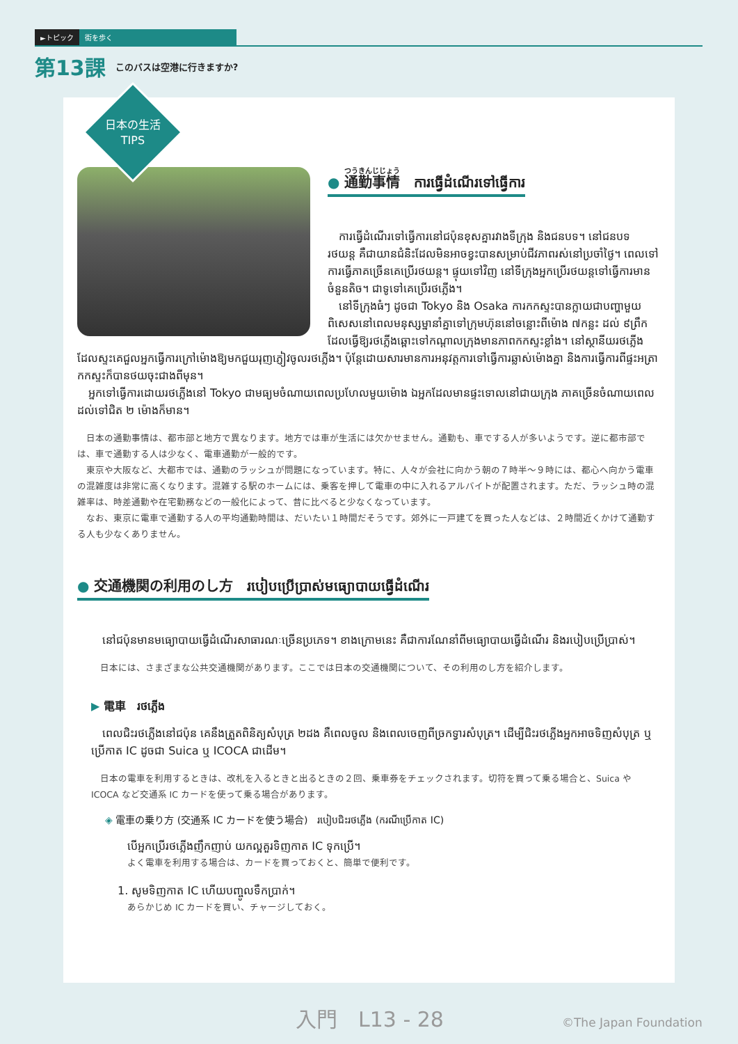►トピック 街を歩く
第13課 このバスは空港に行きますか?
日本の生活
TIPS
● 通勤事情　ការធ្វើដំណើរទៅធ្វើការ
　ការធ្វើដំណើរទៅធ្វើការនៅជប៉ុនខុសគ្នារវាងទីក្រុង និងជនបទ។ នៅជនបទ រថយន្ត គឺជាយានជំនិះដែលមិនអាចខ្វះបានសម្រាប់ជីវភាពរស់នៅប្រចាំថ្ងៃ។ ពេលទៅការធ្វើភាគច្រើនគេប្រើរថយន្ត។ ផ្ទុយទៅវិញ នៅទីក្រុងអ្នកប្រើរថយន្តទៅធ្វើការមានចំនួនតិច។ ជាទូទៅគេប្រើរថភ្លើង។
　នៅទីក្រុងធំៗ ដូចជា Tokyo និង Osaka ការកកស្ទះបានក្លាយជាបញ្ហាមួយ ពិសេសនៅពេលមនុស្សម្នានាំគ្នាទៅក្រុមហ៊ុននៅចន្លោះពីម៉ោង ៧កន្លះ ដល់ ៩ព្រឹក ដែលធ្វើឱ្យរថភ្លើងឆ្ពោះទៅកណ្ដាលក្រុងមានភាពកកស្ទះខ្លាំង។ នៅស្ថានីយរថភ្លើងដែលស្ទះគេជួលអ្នកធ្វើការក្រៅម៉ោងឱ្យមកជួយរុញភ្ញៀវចូលរថភ្លើង។ ប៉ុន្តែដោយសារមានការអនុវត្តការទៅធ្វើការឆ្លាស់ម៉ោងគ្នា និងការធ្វើការពីផ្ទះអត្រាកកស្ទះក៏បានថយចុះជាងពីមុន។
　អ្នកទៅធ្វើការដោយរថភ្លើងនៅ Tokyo ជាមធ្យមចំណាយពេលប្រហែលមួយម៉ោង ឯអ្នកដែលមានផ្ទះទោលនៅជាយក្រុង ភាគច្រើនចំណាយពេលដល់ទៅជិត ២ ម៉ោងក៏មាន។
　日本の通勤事情は、都市部と地方で異なります。地方では車が生活には欠かせません。通勤も、車でする人が多いようです。逆に都市部では、車で通勤する人は少なく、電車通勤が一般的です。
　東京や大阪など、大都市では、通勤のラッシュが問題になっています。特に、人々が会社に向かう朝の７時半～９時には、都心へ向かう電車の混雑度は非常に高くなります。混雑する駅のホームには、乗客を押して電車の中に入れるアルバイトが配置されます。ただ、ラッシュ時の混雑率は、時差通勤や在宅勤務などの一般化によって、昔に比べると少なくなっています。
　なお、東京に電車で通勤する人の平均通勤時間は、だいたい１時間だそうです。郊外に一戸建てを買った人などは、２時間近くかけて通勤する人も少なくありません。
● 交通機関の利用のし方　របៀបប្រើប្រាស់មធ្យោបាយធ្វើដំណើរ
　នៅជប៉ុនមានមធ្យោបាយធ្វើដំណើរសាធារណៈច្រើនប្រភេទ។ ខាងក្រោមនេះ គឺជាការណែនាំពីមធ្យោបាយធ្វើដំណើរ និងរបៀបប្រើប្រាស់។
　日本には、さまざまな公共交通機関があります。ここでは日本の交通機関について、その利用のし方を紹介します。
▶ 電車　រថភ្លើង
　ពេលជិះរថភ្លើងនៅជប៉ុន គេនឹងត្រួតពិនិត្យសំបុត្រ ២ដង គឺពេលចូល និងពេលចេញពីច្រកទ្វារសំបុត្រ។ ដើម្បីជិះរថភ្លើងអ្នកអាចទិញសំបុត្រ ឬប្រើកាត IC ដូចជា Suica ឬ ICOCA ជាដើម។
　日本の電車を利用するときは、改札を入るときと出るときの２回、乗車券をチェックされます。切符を買って乗る場合と、Suica や ICOCA など交通系 IC カードを使って乗る場合があります。
◈ 電車の乗り方 (交通系 IC カードを使う場合)　របៀបជិះរថភ្លើង (ករណីប្រើកាត IC)
បើអ្នកប្រើរថភ្លើងញឹកញាប់ យកល្អគួរទិញកាត IC ទុកប្រើ។
よく電車を利用する場合は、カードを買っておくと、簡単で便利です。
1. សូមទិញកាត IC ហើយបញ្ចូលទឹកប្រាក់។
あらかじめ IC カードを買い、チャージしておく。
入門　L13 - 28 ©The Japan Foundation